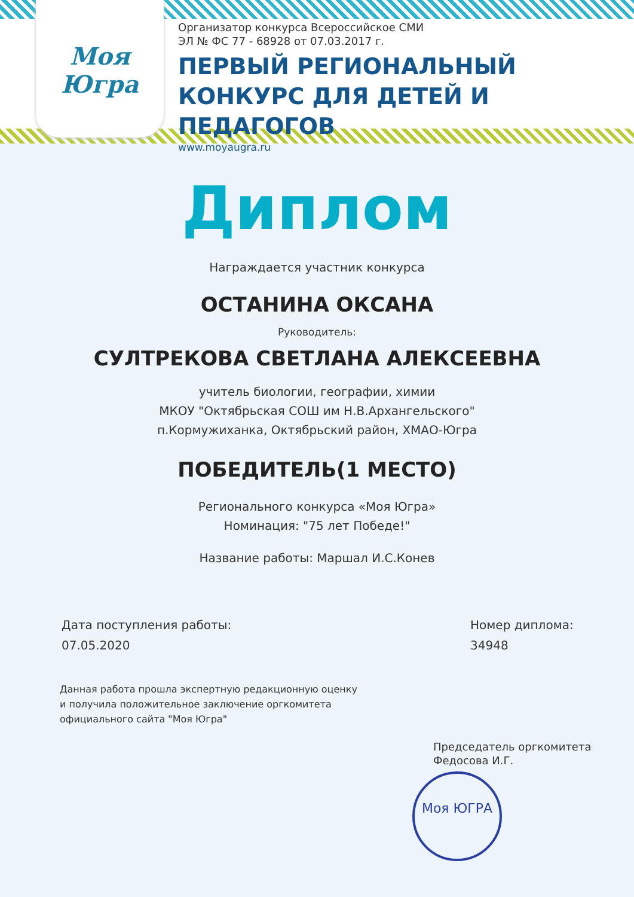Моя Югра
Организатор конкурса Всероссийское СМИ
ЭЛ № ФС 77 - 68928 от 07.03.2017 г.
ПЕРВЫЙ РЕГИОНАЛЬНЫЙ
КОНКУРС ДЛЯ ДЕТЕЙ И ПЕДАГОГОВ
www.moyaugra.ru
Диплом
Награждается участник конкурса
ОСТАНИНА ОКСАНА
Руководитель:
СУЛТРЕКОВА СВЕТЛАНА АЛЕКСЕЕВНА
учитель биологии, географии, химии
МКОУ "Октябрьская СОШ им Н.В.Архангельского"
п.Кормужиханка, Октябрьский район, ХМАО-Югра
ПОБЕДИТЕЛЬ(1 МЕСТО)
Регионального конкурса «Моя Югра»
Номинация: "75 лет Победе!"
Название работы: Маршал И.С.Конев
Дата поступления работы:
07.05.2020
Номер диплома:
34948
Данная работа прошла экспертную редакционную оценку
и получила положительное заключение оргкомитета
официального сайта "Моя Югра"
Председатель оргкомитета
Федосова И.Г.
Моя ЮГРА